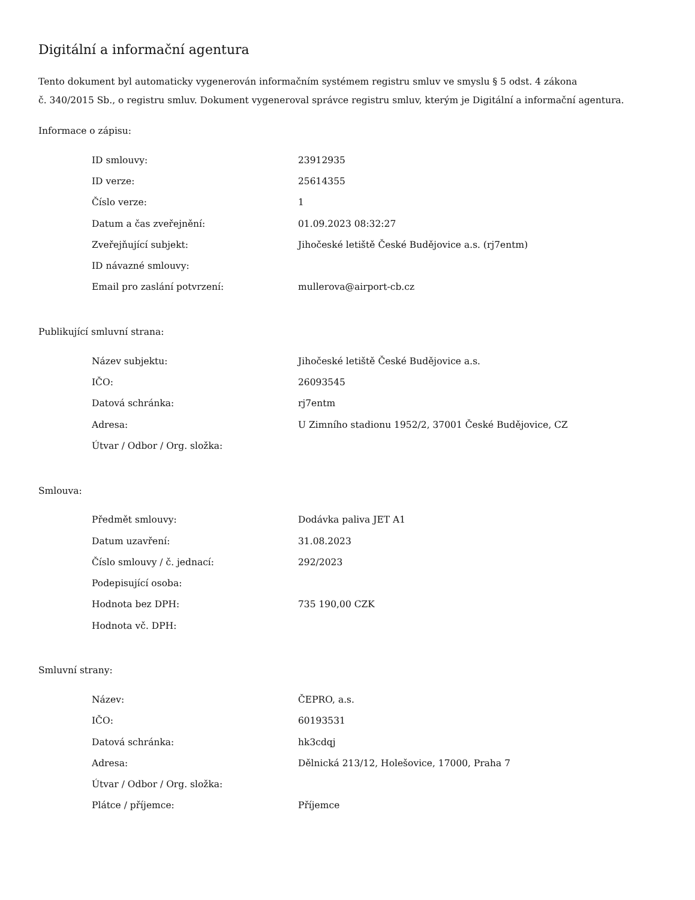Digitální a informační agentura
Tento dokument byl automaticky vygenerován informačním systémem registru smluv ve smyslu § 5 odst. 4 zákona
č. 340/2015 Sb., o registru smluv. Dokument vygeneroval správce registru smluv, kterým je Digitální a informační agentura.
Informace o zápisu:
| ID smlouvy: | 23912935 |
| ID verze: | 25614355 |
| Číslo verze: | 1 |
| Datum a čas zveřejnění: | 01.09.2023 08:32:27 |
| Zveřejňující subjekt: | Jihočeské letiště České Budějovice a.s. (rj7entm) |
| ID návazné smlouvy: | |
| Email pro zaslání potvrzení: | mullerova@airport-cb.cz |
Publikující smluvní strana:
| Název subjektu: | Jihočeské letiště České Budějovice a.s. |
| IČO: | 26093545 |
| Datová schránka: | rj7entm |
| Adresa: | U Zimního stadionu 1952/2, 37001 České Budějovice, CZ |
| Útvar / Odbor / Org. složka: | |
Smlouva:
| Předmět smlouvy: | Dodávka paliva JET A1 |
| Datum uzavření: | 31.08.2023 |
| Číslo smlouvy / č. jednací: | 292/2023 |
| Podepisující osoba: | |
| Hodnota bez DPH: | 735 190,00 CZK |
| Hodnota vč. DPH: | |
Smluvní strany:
| Název: | ČEPRO, a.s. |
| IČO: | 60193531 |
| Datová schránka: | hk3cdqj |
| Adresa: | Dělnická 213/12, Holešovice, 17000, Praha 7 |
| Útvar / Odbor / Org. složka: | |
| Plátce / příjemce: | Příjemce |